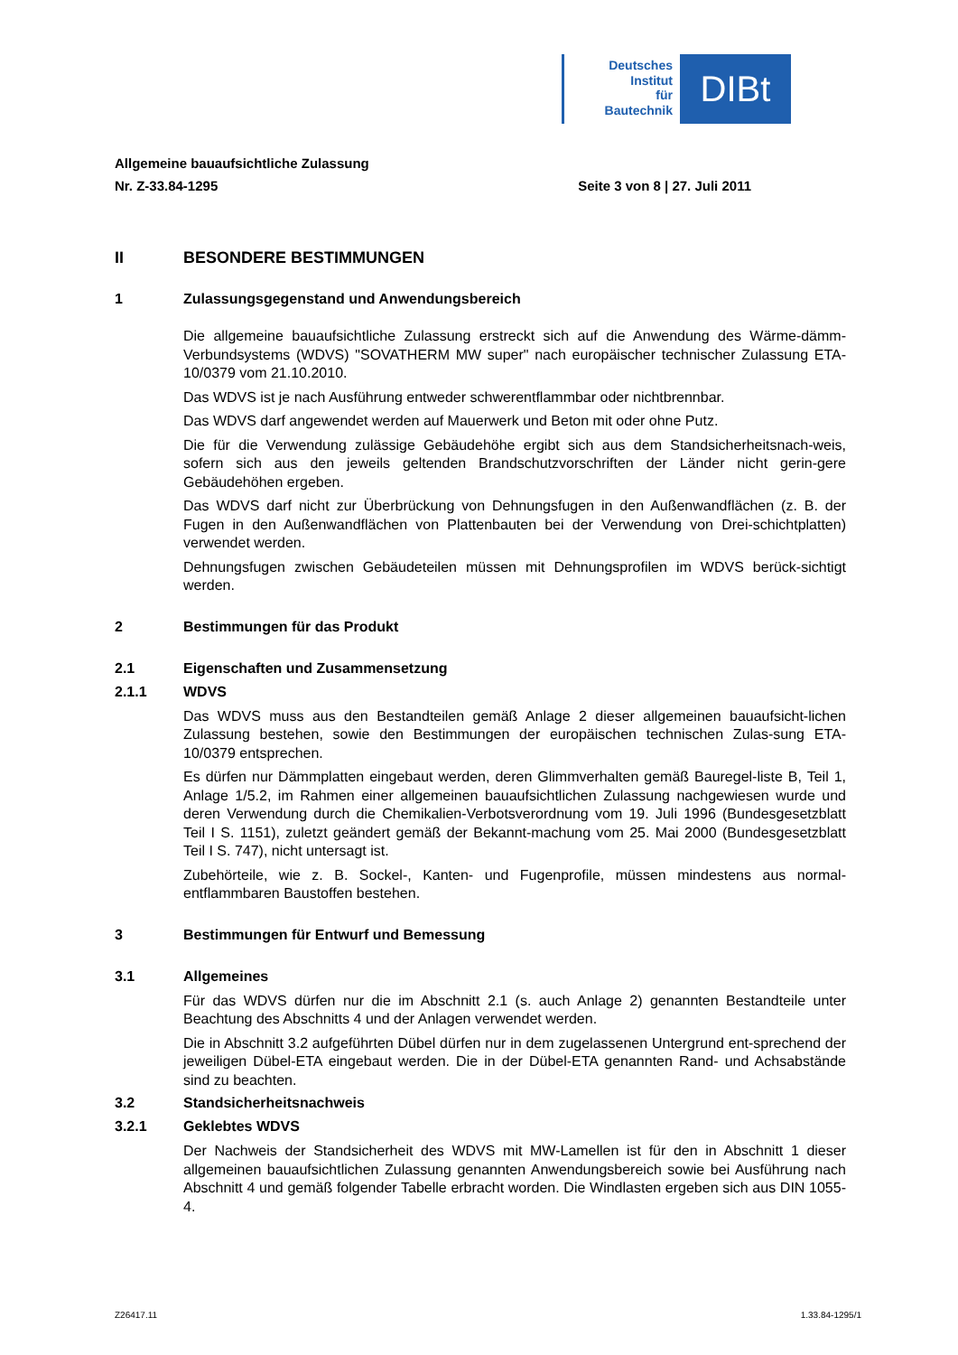Deutsches
Institut
für
Bautechnik
DIBt
Allgemeine bauaufsichtliche Zulassung
Nr. Z-33.84-1295 Seite 3 von 8 | 27. Juli 2011
II BESONDERE BESTIMMUNGEN
1 Zulassungsgegenstand und Anwendungsbereich
Die allgemeine bauaufsichtliche Zulassung erstreckt sich auf die Anwendung des Wärme-dämm-Verbundsystems (WDVS) "SOVATHERM MW super" nach europäischer technischer Zulassung ETA-10/0379 vom 21.10.2010.
Das WDVS ist je nach Ausführung entweder schwerentflammbar oder nichtbrennbar.
Das WDVS darf angewendet werden auf Mauerwerk und Beton mit oder ohne Putz.
Die für die Verwendung zulässige Gebäudehöhe ergibt sich aus dem Standsicherheitsnach-weis, sofern sich aus den jeweils geltenden Brandschutzvorschriften der Länder nicht gerin-gere Gebäudehöhen ergeben.
Das WDVS darf nicht zur Überbrückung von Dehnungsfugen in den Außenwandflächen (z. B. der Fugen in den Außenwandflächen von Plattenbauten bei der Verwendung von Drei-schichtplatten) verwendet werden.
Dehnungsfugen zwischen Gebäudeteilen müssen mit Dehnungsprofilen im WDVS berück-sichtigt werden.
2 Bestimmungen für das Produkt
2.1 Eigenschaften und Zusammensetzung
2.1.1 WDVS
Das WDVS muss aus den Bestandteilen gemäß Anlage 2 dieser allgemeinen bauaufsicht-lichen Zulassung bestehen, sowie den Bestimmungen der europäischen technischen Zulas-sung ETA-10/0379 entsprechen.
Es dürfen nur Dämmplatten eingebaut werden, deren Glimmverhalten gemäß Bauregel-liste B, Teil 1, Anlage 1/5.2, im Rahmen einer allgemeinen bauaufsichtlichen Zulassung nachgewiesen wurde und deren Verwendung durch die Chemikalien-Verbotsverordnung vom 19. Juli 1996 (Bundesgesetzblatt Teil I S. 1151), zuletzt geändert gemäß der Bekannt-machung vom 25. Mai 2000 (Bundesgesetzblatt Teil I S. 747), nicht untersagt ist.
Zubehörteile, wie z. B. Sockel-, Kanten- und Fugenprofile, müssen mindestens aus normal-entflammbaren Baustoffen bestehen.
3 Bestimmungen für Entwurf und Bemessung
3.1 Allgemeines
Für das WDVS dürfen nur die im Abschnitt 2.1 (s. auch Anlage 2) genannten Bestandteile unter Beachtung des Abschnitts 4 und der Anlagen verwendet werden.
Die in Abschnitt 3.2 aufgeführten Dübel dürfen nur in dem zugelassenen Untergrund ent-sprechend der jeweiligen Dübel-ETA eingebaut werden. Die in der Dübel-ETA genannten Rand- und Achsabstände sind zu beachten.
3.2 Standsicherheitsnachweis
3.2.1 Geklebtes WDVS
Der Nachweis der Standsicherheit des WDVS mit MW-Lamellen ist für den in Abschnitt 1 dieser allgemeinen bauaufsichtlichen Zulassung genannten Anwendungsbereich sowie bei Ausführung nach Abschnitt 4 und gemäß folgender Tabelle erbracht worden. Die Windlasten ergeben sich aus DIN 1055-4.
Z26417.11 1.33.84-1295/1